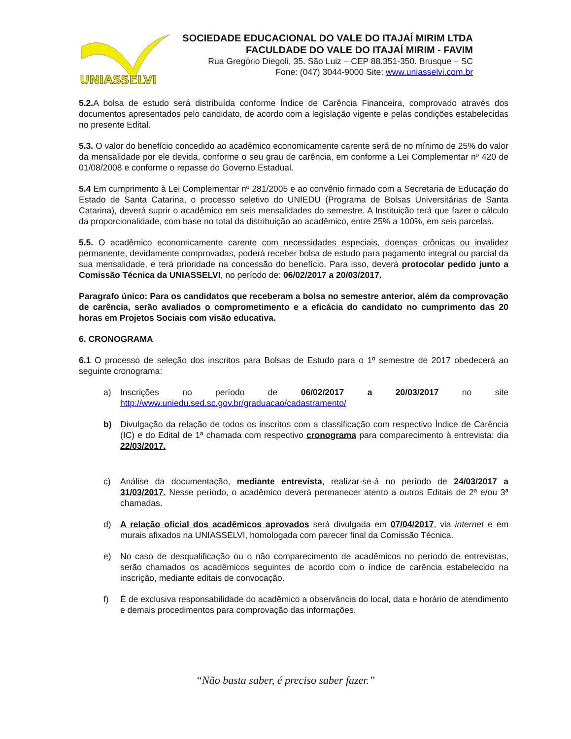UNIASSELVI
SOCIEDADE EDUCACIONAL DO VALE DO ITAJAÍ MIRIM LTDA
FACULDADE DO VALE DO ITAJAÍ MIRIM - FAVIM
Rua Gregório Diegoli, 35. São Luiz – CEP 88.351-350. Brusque – SC
Fone: (047) 3044-9000 Site: www.uniasselvi.com.br
5.2. A bolsa de estudo será distribuída conforme Índice de Carência Financeira, comprovado através dos documentos apresentados pelo candidato, de acordo com a legislação vigente e pelas condições estabelecidas no presente Edital.
5.3. O valor do benefício concedido ao acadêmico economicamente carente será de no mínimo de 25% do valor da mensalidade por ele devida, conforme o seu grau de carência, em conforme a Lei Complementar nº 420 de 01/08/2008 e conforme o repasse do Governo Estadual.
5.4 Em cumprimento à Lei Complementar nº 281/2005 e ao convênio firmado com a Secretaria de Educação do Estado de Santa Catarina, o processo seletivo do UNIEDU (Programa de Bolsas Universitárias de Santa Catarina), deverá suprir o acadêmico em seis mensalidades do semestre. A Instituição terá que fazer o cálculo da proporcionalidade, com base no total da distribuição ao acadêmico, entre 25% a 100%, em seis parcelas.
5.5. O acadêmico economicamente carente com necessidades especiais, doenças crônicas ou invalidez permanente, devidamente comprovadas, poderá receber bolsa de estudo para pagamento integral ou parcial da sua mensalidade, e terá prioridade na concessão do benefício. Para isso, deverá protocolar pedido junto a Comissão Técnica da UNIASSELVI, no período de: 06/02/2017 a 20/03/2017.
Paragrafo único: Para os candidatos que receberam a bolsa no semestre anterior, além da comprovação de carência, serão avaliados o comprometimento e a eficácia do candidato no cumprimento das 20 horas em Projetos Sociais com visão educativa.
6. CRONOGRAMA
6.1 O processo de seleção dos inscritos para Bolsas de Estudo para o 1º semestre de 2017 obedecerá ao seguinte cronograma:
a) Inscrições no período de 06/02/2017 a 20/03/2017 no site http://www.uniedu.sed.sc.gov.br/graduacao/cadastramento/
b) Divulgação da relação de todos os inscritos com a classificação com respectivo Índice de Carência (IC) e do Edital de 1ª chamada com respectivo cronograma para comparecimento à entrevista: dia 22/03/2017.
c) Análise da documentação, mediante entrevista, realizar-se-á no período de 24/03/2017 a 31/03/2017. Nesse período, o acadêmico deverá permanecer atento a outros Editais de 2ª e/ou 3ª chamadas.
d) A relação oficial dos acadêmicos aprovados será divulgada em 07/04/2017, via internet e em murais afixados na UNIASSELVI, homologada com parecer final da Comissão Técnica.
e) No caso de desqualificação ou o não comparecimento de acadêmicos no período de entrevistas, serão chamados os acadêmicos seguintes de acordo com o índice de carência estabelecido na inscrição, mediante editais de convocação.
f) É de exclusiva responsabilidade do acadêmico a observância do local, data e horário de atendimento e demais procedimentos para comprovação das informações.
“Não basta saber, é preciso saber fazer.”